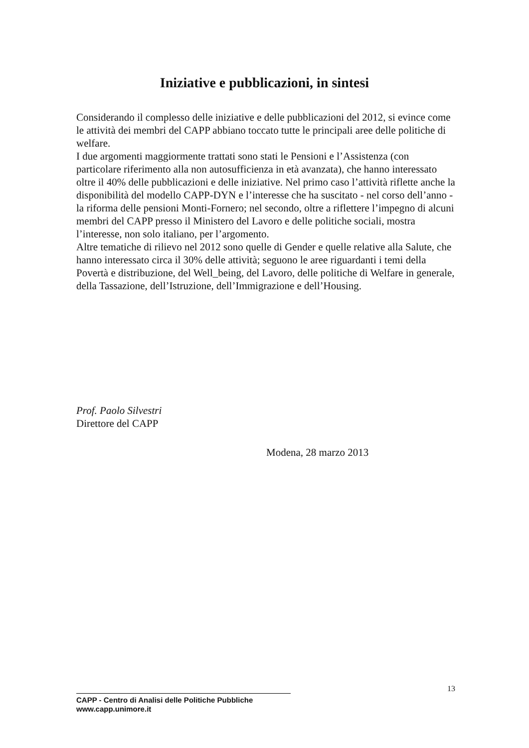Iniziative e pubblicazioni, in sintesi
Considerando il complesso delle iniziative e delle pubblicazioni del 2012, si evince come le attività dei membri del CAPP abbiano toccato tutte le principali aree delle politiche di welfare.
I due argomenti maggiormente trattati sono stati le Pensioni e l’Assistenza (con particolare riferimento alla non autosufficienza in età avanzata), che hanno interessato oltre il 40% delle pubblicazioni e delle iniziative. Nel primo caso l’attività riflette anche la disponibilità del modello CAPP-DYN e l’interesse che ha suscitato - nel corso dell’anno - la riforma delle pensioni Monti-Fornero; nel secondo, oltre a riflettere l’impegno di alcuni membri del CAPP presso il Ministero del Lavoro e delle politiche sociali, mostra l’interesse, non solo italiano, per l’argomento.
Altre tematiche di rilievo nel 2012 sono quelle di Gender e quelle relative alla Salute, che hanno interessato circa il 30% delle attività; seguono le aree riguardanti i temi della Povertà e distribuzione, del Well_being, del Lavoro, delle politiche di Welfare in generale, della Tassazione, dell’Istruzione, dell’Immigrazione e dell’Housing.
Prof. Paolo Silvestri
Direttore del CAPP
Modena, 28 marzo 2013
13
CAPP - Centro di Analisi delle Politiche Pubbliche
www.capp.unimore.it